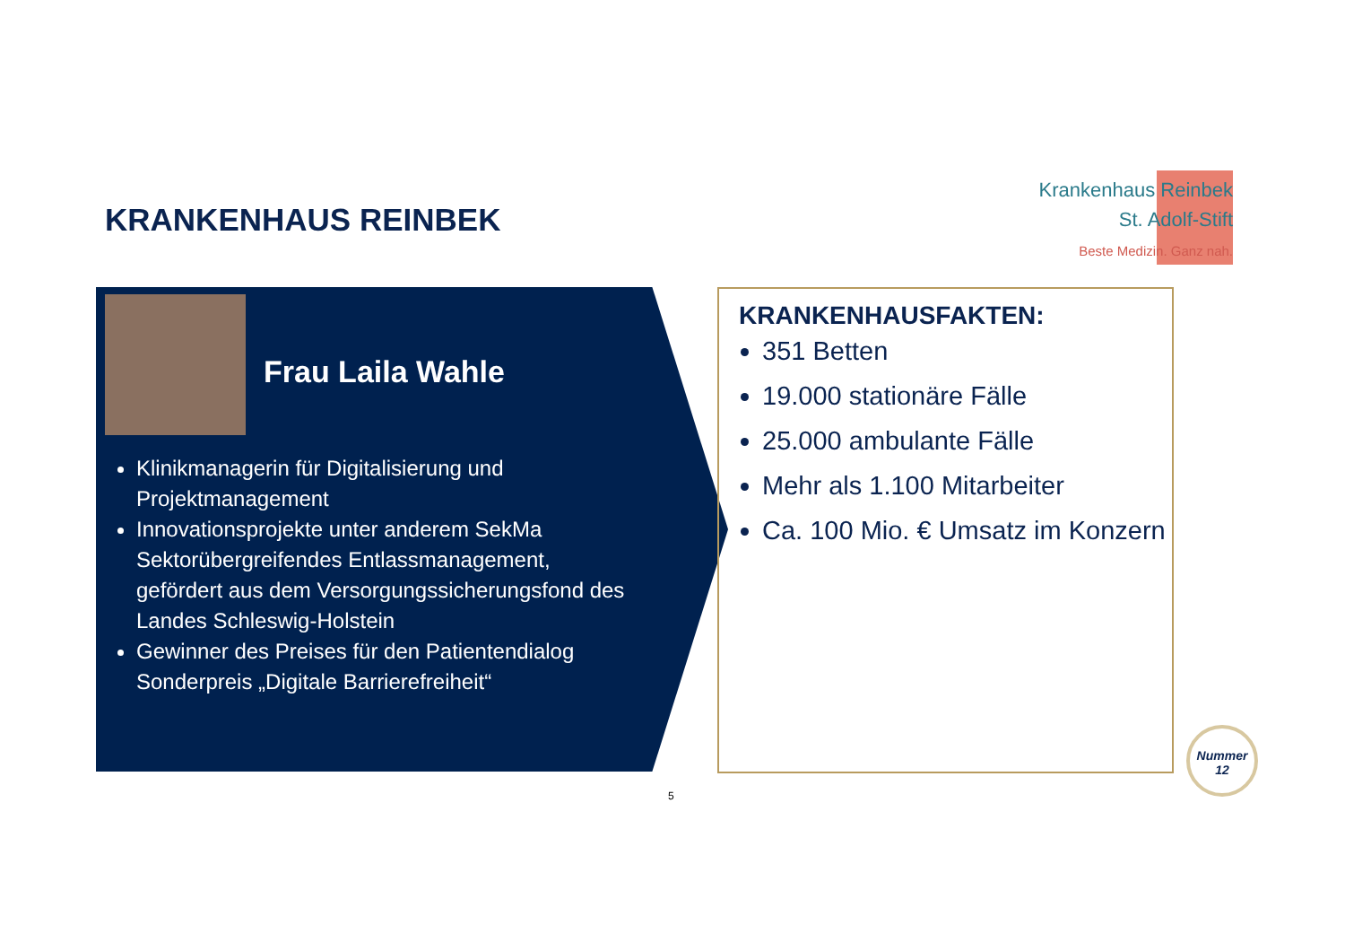KRANKENHAUS REINBEK
Krankenhaus Reinbek
St. Adolf-Stift
Beste Medizin. Ganz nah.
Frau Laila Wahle
Klinikmanagerin für Digitalisierung und Projektmanagement
Innovationsprojekte unter anderem SekMa Sektorübergreifendes Entlassmanagement, gefördert aus dem Versorgungssicherungsfond des Landes Schleswig-Holstein
Gewinner des Preises für den Patientendialog Sonderpreis „Digitale Barrierefreiheit“
KRANKENHAUSFAKTEN:
351 Betten
19.000 stationäre Fälle
25.000 ambulante Fälle
Mehr als 1.100 Mitarbeiter
Ca. 100 Mio. € Umsatz im Konzern
5
Nummer
12